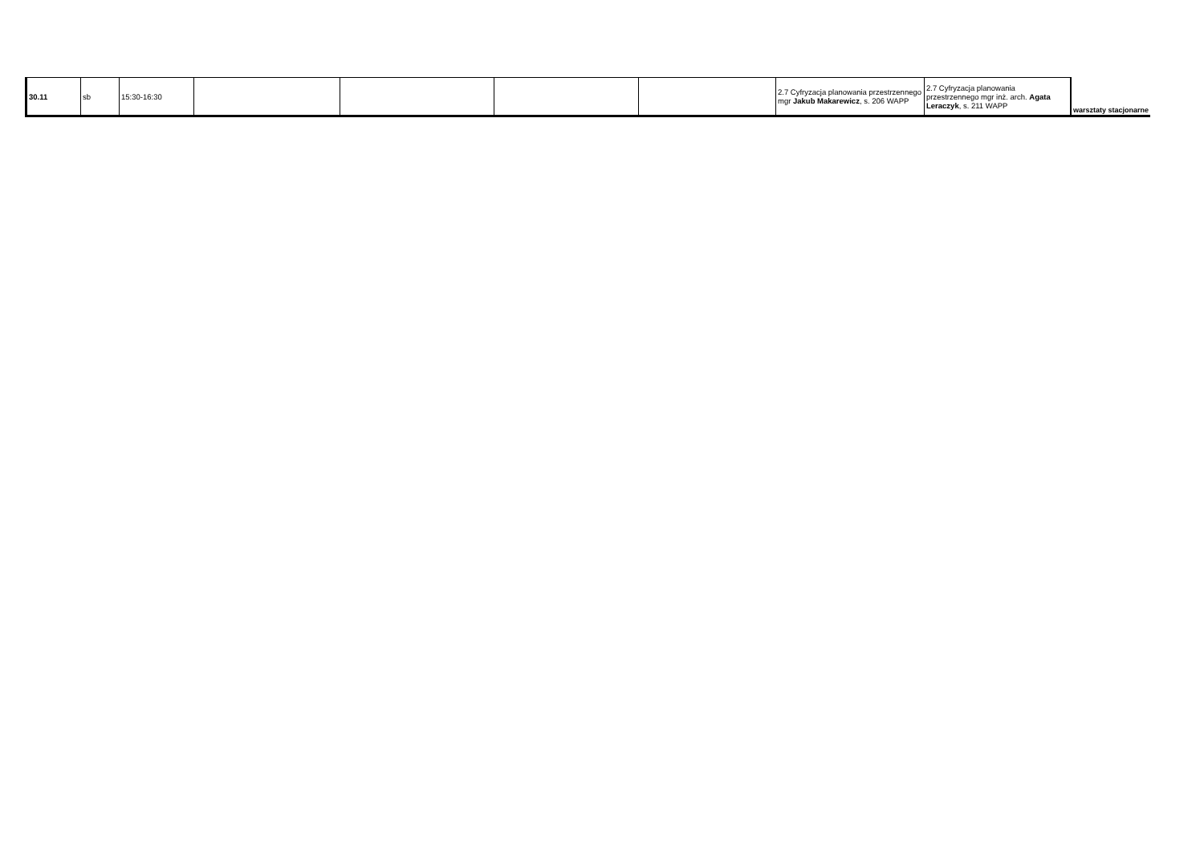| 30.11 | sb | 15:30-16:30 | | | | | 2.7 Cyfryzacja planowania przestrzennego mgr Jakub Makarewicz , s. 206 WAPP | 2.7 Cyfryzacja planowania przestrzennego mgr inż. arch. Agata Leraczyk , s. 211 WAPP | warsztaty stacjonarne |